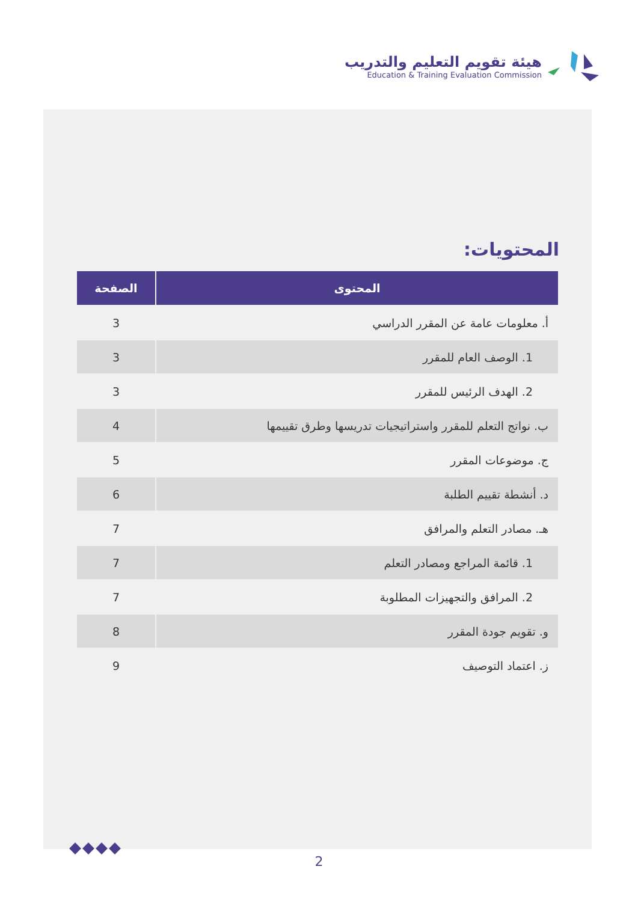هيئة تقويم التعليم والتدريب
Education & Training Evaluation Commission
المحتويات:
| المحتوى | الصفحة |
| --- | --- |
| أ. معلومات عامة عن المقرر الدراسي | 3 |
| 1. الوصف العام للمقرر | 3 |
| 2. الهدف الرئيس للمقرر | 3 |
| ب. نواتج التعلم للمقرر واستراتيجيات تدريسها وطرق تقييمها | 4 |
| ج. موضوعات المقرر | 5 |
| د. أنشطة تقييم الطلبة | 6 |
| هـ. مصادر التعلم والمرافق | 7 |
| 1. قائمة المراجع ومصادر التعلم | 7 |
| 2. المرافق والتجهيزات المطلوبة | 7 |
| و. تقويم جودة المقرر | 8 |
| ز. اعتماد التوصيف | 9 |
2